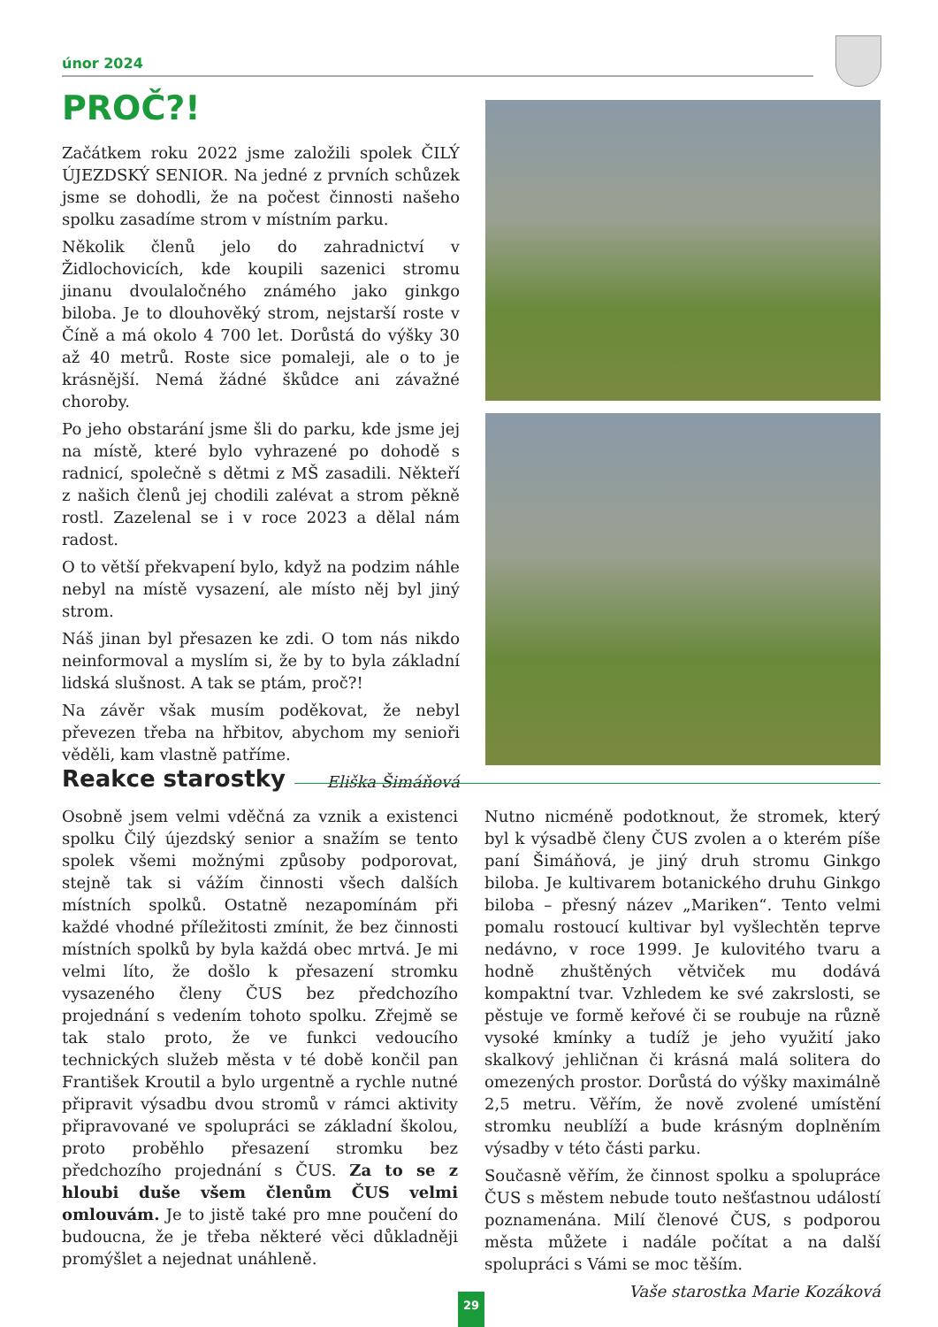únor 2024
PROČ?!
Začátkem roku 2022 jsme založili spolek ČILÝ ÚJEZDSKÝ SENIOR. Na jedné z prvních schůzek jsme se dohodli, že na počest činnosti našeho spolku zasadíme strom v místním parku.
Několik členů jelo do zahradnictví v Židlochovicích, kde koupili sazenici stromu jinanu dvoulaločného známého jako ginkgo biloba. Je to dlouhověký strom, nejstarší roste v Číně a má okolo 4 700 let. Dorůstá do výšky 30 až 40 metrů. Roste sice pomaleji, ale o to je krásnější. Nemá žádné škůdce ani závažné choroby.
Po jeho obstarání jsme šli do parku, kde jsme jej na místě, které bylo vyhrazené po dohodě s radnicí, společně s dětmi z MŠ zasadili. Někteří z našich členů jej chodili zalévat a strom pěkně rostl. Zazelenal se i v roce 2023 a dělal nám radost.
O to větší překvapení bylo, když na podzim náhle nebyl na místě vysazení, ale místo něj byl jiný strom.
Náš jinan byl přesazen ke zdi. O tom nás nikdo neinformoval a myslím si, že by to byla základní lidská slušnost. A tak se ptám, proč?!
Na závěr však musím poděkovat, že nebyl převezen třeba na hřbitov, abychom my senioři věděli, kam vlastně patříme.
Eliška Šimáňová
Reakce starostky
Osobně jsem velmi vděčná za vznik a existenci spolku Čilý újezdský senior a snažím se tento spolek všemi možnými způsoby podporovat, stejně tak si vážím činnosti všech dalších místních spolků. Ostatně nezapomínám při každé vhodné příležitosti zmínit, že bez činnosti místních spolků by byla každá obec mrtvá. Je mi velmi líto, že došlo k přesazení stromku vysazeného členy ČUS bez předchozího projednání s vedením tohoto spolku. Zřejmě se tak stalo proto, že ve funkci vedoucího technických služeb města v té době končil pan František Kroutil a bylo urgentně a rychle nutné připravit výsadbu dvou stromů v rámci aktivity připravované ve spolupráci se základní školou, proto proběhlo přesazení stromku bez předchozího projednání s ČUS. Za to se z hloubi duše všem členům ČUS velmi omlouvám. Je to jistě také pro mne poučení do budoucna, že je třeba některé věci důkladněji promýšlet a nejednat unáhleně.
Nutno nicméně podotknout, že stromek, který byl k výsadbě členy ČUS zvolen a o kterém píše paní Šimáňová, je jiný druh stromu Ginkgo biloba. Je kultivarem botanického druhu Ginkgo biloba – přesný název „Mariken“. Tento velmi pomalu rostoucí kultivar byl vyšlechtěn teprve nedávno, v roce 1999. Je kulovitého tvaru a hodně zhuštěných větviček mu dodává kompaktní tvar. Vzhledem ke své zakrslosti, se pěstuje ve formě keřové či se roubuje na různě vysoké kmínky a tudíž je jeho využití jako skalkový jehličnan či krásná malá solitera do omezených prostor. Dorůstá do výšky maximálně 2,5 metru. Věřím, že nově zvolené umístění stromku neublíží a bude krásným doplněním výsadby v této části parku.
Současně věřím, že činnost spolku a spolupráce ČUS s městem nebude touto nešťastnou událostí poznamenána. Milí členové ČUS, s podporou města můžete i nadále počítat a na další spolupráci s Vámi se moc těším.
Vaše starostka Marie Kozáková
29